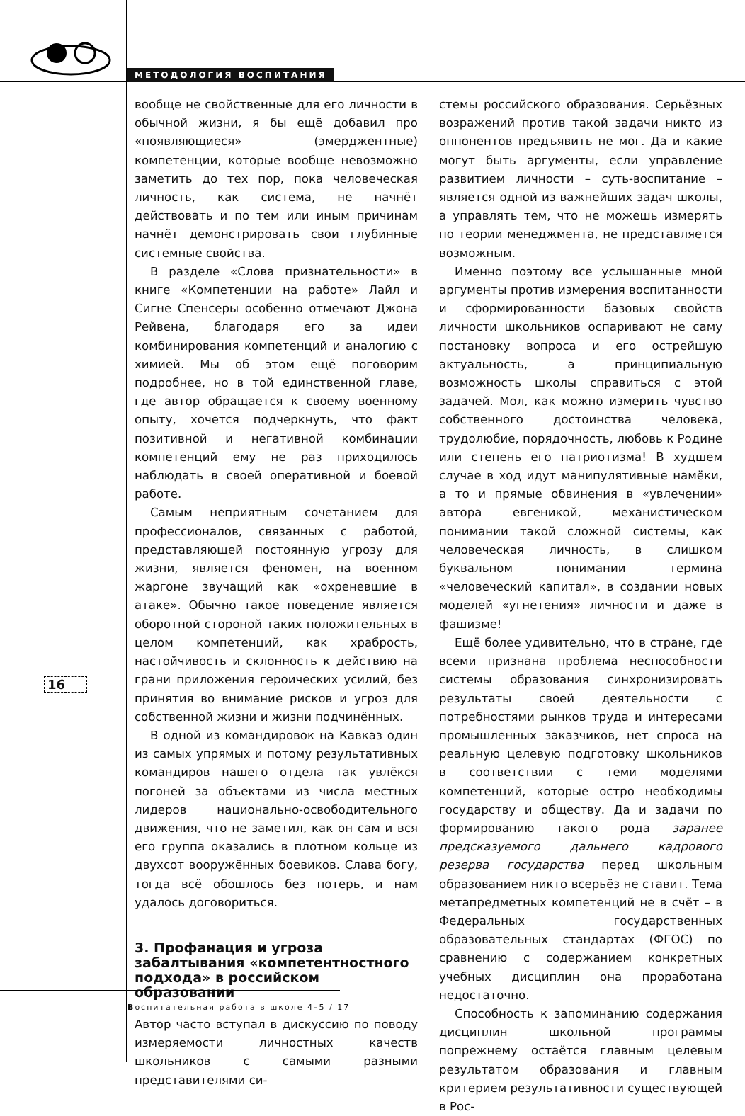МЕТОДОЛОГИЯ ВОСПИТАНИЯ
16
вообще не свойственные для его личности в обычной жизни, я бы ещё добавил про «появляющиеся» (эмерджентные) компетенции, которые вообще невозможно заметить до тех пор, пока человеческая личность, как система, не начнёт действовать и по тем или иным причинам начнёт демонстрировать свои глубинные системные свойства.
В разделе «Слова признательности» в книге «Компетенции на работе» Лайл и Сигне Спенсеры особенно отмечают Джона Рейвена, благодаря его за идеи комбинирования компетенций и аналогию с химией. Мы об этом ещё поговорим подробнее, но в той единственной главе, где автор обращается к своему военному опыту, хочется подчеркнуть, что факт позитивной и негативной комбинации компетенций ему не раз приходилось наблюдать в своей оперативной и боевой работе.
Самым неприятным сочетанием для профессионалов, связанных с работой, представляющей постоянную угрозу для жизни, является феномен, на военном жаргоне звучащий как «охреневшие в атаке». Обычно такое поведение является оборотной стороной таких положительных в целом компетенций, как храбрость, настойчивость и склонность к действию на грани приложения героических усилий, без принятия во внимание рисков и угроз для собственной жизни и жизни подчинённых.
В одной из командировок на Кавказ один из самых упрямых и потому результативных командиров нашего отдела так увлёкся погоней за объектами из числа местных лидеров национально-освободительного движения, что не заметил, как он сам и вся его группа оказались в плотном кольце из двухсот вооружённых боевиков. Слава богу, тогда всё обошлось без потерь, и нам удалось договориться.
3. Профанация и угроза забалтывания «компетентностного подхода» в российском образовании
Автор часто вступал в дискуссию по поводу измеряемости личностных качеств школьников с самыми разными представителями си-
стемы российского образования. Серьёзных возражений против такой задачи никто из оппонентов предъявить не мог. Да и какие могут быть аргументы, если управление развитием личности – суть-воспитание – является одной из важнейших задач школы, а управлять тем, что не можешь измерять по теории менеджмента, не представляется возможным.
Именно поэтому все услышанные мной аргументы против измерения воспитанности и сформированности базовых свойств личности школьников оспаривают не саму постановку вопроса и его острейшую актуальность, а принципиальную возможность школы справиться с этой задачей. Мол, как можно измерить чувство собственного достоинства человека, трудолюбие, порядочность, любовь к Родине или степень его патриотизма! В худшем случае в ход идут манипулятивные намёки, а то и прямые обвинения в «увлечении» автора евгеникой, механистическом понимании такой сложной системы, как человеческая личность, в слишком буквальном понимании термина «человеческий капитал», в создании новых моделей «угнетения» личности и даже в фашизме!
Ещё более удивительно, что в стране, где всеми признана проблема неспособности системы образования синхронизировать результаты своей деятельности с потребностями рынков труда и интересами промышленных заказчиков, нет спроса на реальную целевую подготовку школьников в соответствии с теми моделями компетенций, которые остро необходимы государству и обществу. Да и задачи по формированию такого рода заранее предсказуемого дальнего кадрового резерва государства перед школьным образованием никто всерьёз не ставит. Тема метапредметных компетенций не в счёт – в Федеральных государственных образовательных стандартах (ФГОС) по сравнению с содержанием конкретных учебных дисциплин она проработана недостаточно.
Способность к запоминанию содержания дисциплин школьной программы попрежнему остаётся главным целевым результатом образования и главным критерием результативности существующей в Рос-
Воспитательная работа в школе 4–5 / 17